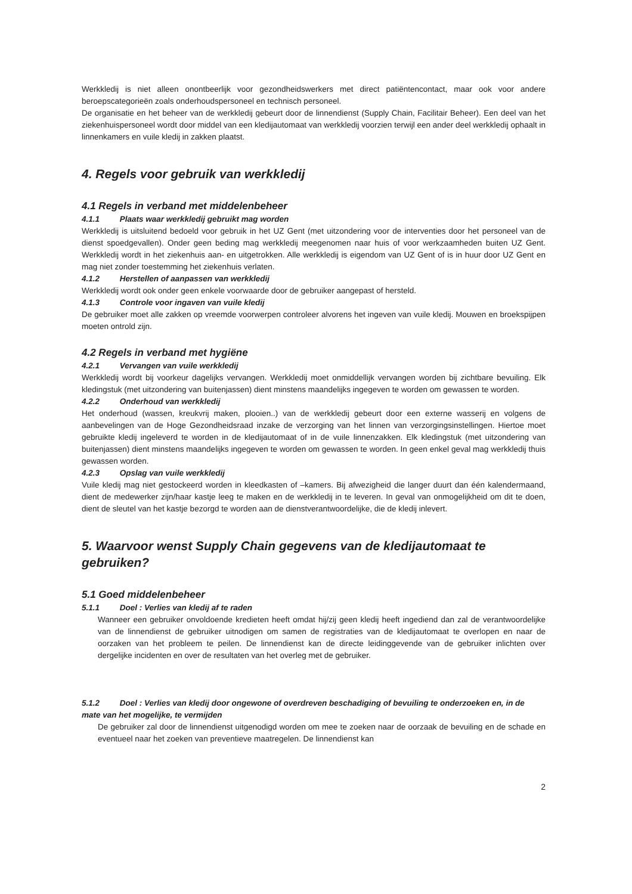Werkkledij is niet alleen onontbeerlijk voor gezondheidswerkers met direct patiëntencontact, maar ook voor andere beroepscategorieën zoals onderhoudspersoneel en technisch personeel.
De organisatie en het beheer van de werkkledij gebeurt door de linnendienst (Supply Chain, Facilitair Beheer). Een deel van het ziekenhuispersoneel wordt door middel van een kledijautomaat van werkkledij voorzien terwijl een ander deel werkkledij ophaalt in linnenkamers en vuile kledij in zakken plaatst.
4. Regels voor gebruik van werkkledij
4.1 Regels in verband met middelenbeheer
4.1.1 Plaats waar werkkledij gebruikt mag worden
Werkkledij is uitsluitend bedoeld voor gebruik in het UZ Gent (met uitzondering voor de interventies door het personeel van de dienst spoedgevallen). Onder geen beding mag werkkledij meegenomen naar huis of voor werkzaamheden buiten UZ Gent. Werkkledij wordt in het ziekenhuis aan- en uitgetrokken. Alle werkkledij is eigendom van UZ Gent of is in huur door UZ Gent en mag niet zonder toestemming het ziekenhuis verlaten.
4.1.2 Herstellen of aanpassen van werkkledij
Werkkledij wordt ook onder geen enkele voorwaarde door de gebruiker aangepast of hersteld.
4.1.3 Controle voor ingaven van vuile kledij
De gebruiker moet alle zakken op vreemde voorwerpen controleer alvorens het ingeven van vuile kledij. Mouwen en broekspijpen moeten ontrold zijn.
4.2 Regels in verband met hygiëne
4.2.1 Vervangen van vuile werkkledij
Werkkledij wordt bij voorkeur dagelijks vervangen. Werkkledij moet onmiddellijk vervangen worden bij zichtbare bevuiling. Elk kledingstuk (met uitzondering van buitenjassen) dient minstens maandelijks ingegeven te worden om gewassen te worden.
4.2.2 Onderhoud van werkkledij
Het onderhoud (wassen, kreukvrij maken, plooien..) van de werkkledij gebeurt door een externe wasserij en volgens de aanbevelingen van de Hoge Gezondheidsraad inzake de verzorging van het linnen van verzorgingsinstellingen. Hiertoe moet gebruikte kledij ingeleverd te worden in de kledijautomaat of in de vuile linnenzakken. Elk kledingstuk (met uitzondering van buitenjassen) dient minstens maandelijks ingegeven te worden om gewassen te worden. In geen enkel geval mag werkkledij thuis gewassen worden.
4.2.3 Opslag van vuile werkkledij
Vuile kledij mag niet gestockeerd worden in kleedkasten of –kamers. Bij afwezigheid die langer duurt dan één kalendermaand, dient de medewerker zijn/haar kastje leeg te maken en de werkkledij in te leveren. In geval van onmogelijkheid om dit te doen, dient de sleutel van het kastje bezorgd te worden aan de dienstverantwoordelijke, die de kledij inlevert.
5. Waarvoor wenst Supply Chain gegevens van de kledijautomaat te gebruiken?
5.1 Goed middelenbeheer
5.1.1 Doel : Verlies van kledij af te raden
Wanneer een gebruiker onvoldoende kredieten heeft omdat hij/zij geen kledij heeft ingediend dan zal de verantwoordelijke van de linnendienst de gebruiker uitnodigen om samen de registraties van de kledijautomaat te overlopen en naar de oorzaken van het probleem te peilen. De linnendienst kan de directe leidinggevende van de gebruiker inlichten over dergelijke incidenten en over de resultaten van het overleg met de gebruiker.
5.1.2 Doel : Verlies van kledij door ongewone of overdreven beschadiging of bevuiling te onderzoeken en, in de mate van het mogelijke, te vermijden
De gebruiker zal door de linnendienst uitgenodigd worden om mee te zoeken naar de oorzaak de bevuiling en de schade en eventueel naar het zoeken van preventieve maatregelen. De linnendienst kan
2